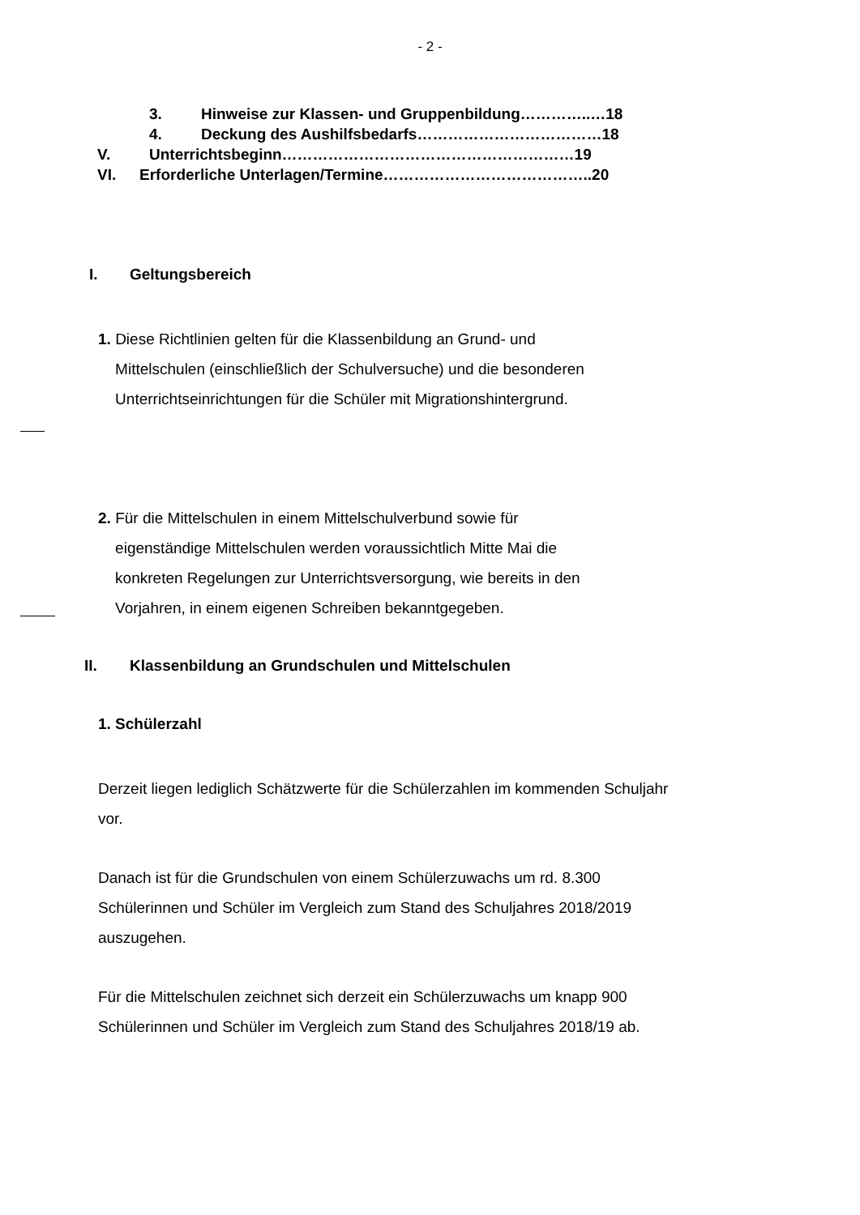- 2 -
3. Hinweise zur Klassen- und Gruppenbildung…………..…18
4. Deckung des Aushilfsbedarfs………………………………18
V. Unterrichtsbeginn…………………………………………………19
VI. Erforderliche Unterlagen/Termine…………………………………..20
I. Geltungsbereich
1. Diese Richtlinien gelten für die Klassenbildung an Grund- und
Mittelschulen (einschließlich der Schulversuche) und die besonderen
Unterrichtseinrichtungen für die Schüler mit Migrationshintergrund.
2. Für die Mittelschulen in einem Mittelschulverbund sowie für
eigenständige Mittelschulen werden voraussichtlich Mitte Mai die
konkreten Regelungen zur Unterrichtsversorgung, wie bereits in den
Vorjahren, in einem eigenen Schreiben bekanntgegeben.
II. Klassenbildung an Grundschulen und Mittelschulen
1. Schülerzahl
Derzeit liegen lediglich Schätzwerte für die Schülerzahlen im kommenden Schuljahr vor.
Danach ist für die Grundschulen von einem Schülerzuwachs um rd. 8.300 Schülerinnen und Schüler im Vergleich zum Stand des Schuljahres 2018/2019 auszugehen.
Für die Mittelschulen zeichnet sich derzeit ein Schülerzuwachs um knapp 900 Schülerinnen und Schüler im Vergleich zum Stand des Schuljahres 2018/19 ab.